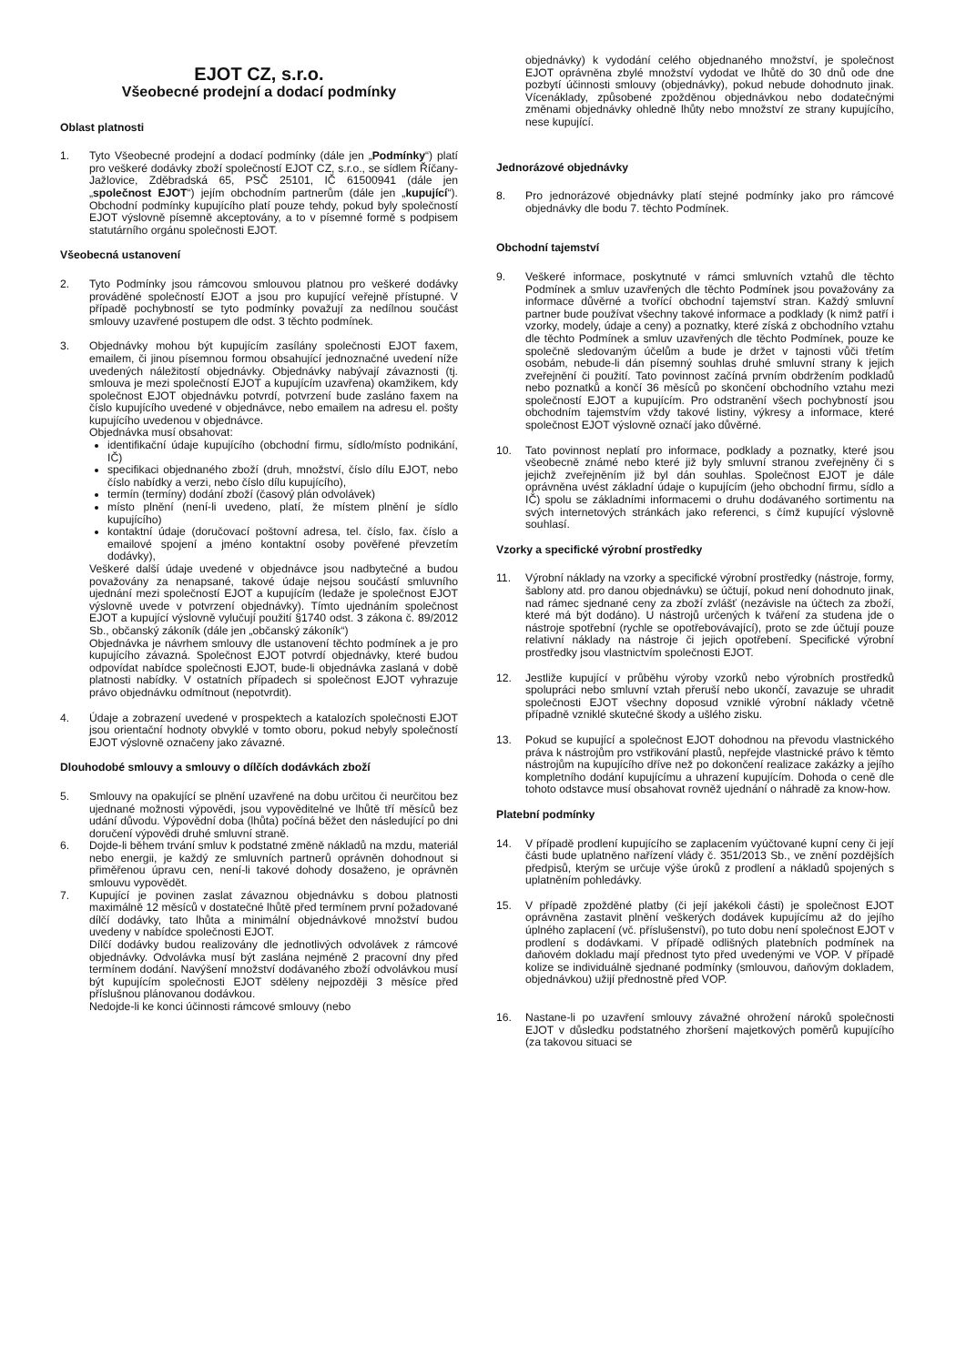EJOT CZ, s.r.o.
Všeobecné prodejní a dodací podmínky
Oblast platnosti
1. Tyto Všeobecné prodejní a dodací podmínky (dále jen „Podmínky“) platí pro veškeré dodávky zboží společností EJOT CZ, s.r.o., se sídlem Říčany-Jažlovice, Zděbradská 65, PSČ 25101, IČ 61500941 (dále jen „společnost EJOT“) jejím obchodním partnerům (dále jen „kupující“). Obchodní podmínky kupujícího platí pouze tehdy, pokud byly společností EJOT výslovně písemně akceptovány, a to v písemné formě s podpisem statutárního orgánu společnosti EJOT.
Všeobecná ustanovení
2. Tyto Podmínky jsou rámcovou smlouvou platnou pro veškeré dodávky prováděné společností EJOT a jsou pro kupující veřejně přístupné. V případě pochybností se tyto podmínky považují za nedílnou součást smlouvy uzavřené postupem dle odst. 3 těchto podmínek.
3. Objednávky mohou být kupujícím zasílány společnosti EJOT faxem, emailem, či jinou písemnou formou obsahující jednoznačné uvedení níže uvedených náležitostí objednávky. Objednávky nabývají závaznosti (tj. smlouva je mezi společností EJOT a kupujícím uzavřena) okamžikem, kdy společnost EJOT objednávku potvrdí, potvrzení bude zasláno faxem na číslo kupujícího uvedené v objednávce, nebo emailem na adresu el. pošty kupujícího uvedenou v objednávce.
Objednávka musí obsahovat:
identifikační údaje kupujícího (obchodní firmu, sídlo/místo podnikání, IČ)
specifikaci objednaného zboží (druh, množství, číslo dílu EJOT, nebo číslo nabídky a verzi, nebo číslo dílu kupujícího),
termín (termíny) dodání zboží (časový plán odvolávek)
místo plnění (není-li uvedeno, platí, že místem plnění je sídlo kupujícího)
kontaktní údaje (doručovací poštovní adresa, tel. číslo, fax. číslo a emailové spojení a jméno kontaktní osoby pověřené převzetím dodávky),
Veškeré další údaje uvedené v objednávce jsou nadbytečné a budou považovány za nenapsané, takové údaje nejsou součástí smluvního ujednání mezi společností EJOT a kupujícím (ledaže je společnost EJOT výslovně uvede v potvrzení objednávky). Tímto ujednáním společnost EJOT a kupující výslovně vylučují použití §1740 odst. 3 zákona č. 89/2012 Sb., občanský zákoník (dále jen „občanský zákoník“)
Objednávka je návrhem smlouvy dle ustanovení těchto podmínek a je pro kupujícího závazná. Společnost EJOT potvrdí objednávky, které budou odpovídat nabídce společnosti EJOT, bude-li objednávka zaslaná v době platnosti nabídky. V ostatních případech si společnost EJOT vyhrazuje právo objednávku odmítnout (nepotvrdit).
4. Údaje a zobrazení uvedené v prospektech a katalozích společnosti EJOT jsou orientační hodnoty obvyklé v tomto oboru, pokud nebyly společností EJOT výslovně označeny jako závazné.
Dlouhodobé smlouvy a smlouvy o dílčích dodávkách zboží
5. Smlouvy na opakující se plnění uzavřené na dobu určitou či neurčitou bez ujednané možnosti výpovědi, jsou vypověditelné ve lhůtě tří měsíců bez udání důvodu. Výpovědní doba (lhůta) počíná běžet den následující po dni doručení výpovědi druhé smluvní straně.
6. Dojde-li během trvání smluv k podstatné změně nákladů na mzdu, materiál nebo energii, je každý ze smluvních partnerů oprávněn dohodnout si přiměřenou úpravu cen, není-li takové dohody dosaženo, je oprávněn smlouvu vypovědět.
7. Kupující je povinen zaslat závaznou objednávku s dobou platnosti maximálně 12 měsíců v dostatečné lhůtě před termínem první požadované dílčí dodávky, tato lhůta a minimální objednávkové množství budou uvedeny v nabídce společnosti EJOT.
Dílčí dodávky budou realizovány dle jednotlivých odvolávek z rámcové objednávky. Odvolávka musí být zaslána nejméně 2 pracovní dny před termínem dodání. Navýšení množství dodávaného zboží odvolávkou musí být kupujícím společnosti EJOT sděleny nejpozději 3 měsíce před příslušnou plánovanou dodávkou.
Nedojde-li ke konci účinnosti rámcové smlouvy (nebo
objednávky) k vydodání celého objednaného množství, je společnost EJOT oprávněna zbylé množství vydodat ve lhůtě do 30 dnů ode dne pozbytí účinnosti smlouvy (objednávky), pokud nebude dohodnuto jinak. Vícenáklady, způsobené zpožděnou objednávkou nebo dodatečnými změnami objednávky ohledně lhůty nebo množství ze strany kupujícího, nese kupující.
Jednorázové objednávky
8. Pro jednorázové objednávky platí stejné podmínky jako pro rámcové objednávky dle bodu 7. těchto Podmínek.
Obchodní tajemství
9. Veškeré informace, poskytnuté v rámci smluvních vztahů dle těchto Podmínek a smluv uzavřených dle těchto Podmínek jsou považovány za informace důvěrné a tvořící obchodní tajemství stran. Každý smluvní partner bude používat všechny takové informace a podklady (k nimž patří i vzorky, modely, údaje a ceny) a poznatky, které získá z obchodního vztahu dle těchto Podmínek a smluv uzavřených dle těchto Podmínek, pouze ke společně sledovaným účelům a bude je držet v tajnosti vůči třetím osobám, nebude-li dán písemný souhlas druhé smluvní strany k jejich zveřejnění či použití. Tato povinnost začíná prvním obdržením podkladů nebo poznatků a končí 36 měsíců po skončení obchodního vztahu mezi společností EJOT a kupujícím. Pro odstranění všech pochybností jsou obchodním tajemstvím vždy takové listiny, výkresy a informace, které společnost EJOT výslovně označí jako důvěrné.
10. Tato povinnost neplatí pro informace, podklady a poznatky, které jsou všeobecně známé nebo které již byly smluvní stranou zveřejněny či s jejichž zveřejněním již byl dán souhlas. Společnost EJOT je dále oprávněna uvést základní údaje o kupujícím (jeho obchodní firmu, sídlo a IČ) spolu se základními informacemi o druhu dodávaného sortimentu na svých internetových stránkách jako referenci, s čímž kupující výslovně souhlasí.
Vzorky a specifické výrobní prostředky
11. Výrobní náklady na vzorky a specifické výrobní prostředky (nástroje, formy, šablony atd. pro danou objednávku) se účtují, pokud není dohodnuto jinak, nad rámec sjednané ceny za zboží zvlášť (nezávisle na účtech za zboží, které má být dodáno). U nástrojů určených k tváření za studena jde o nástroje spotřební (rychle se opotřebovávající), proto se zde účtují pouze relativní náklady na nástroje či jejich opotřebení. Specifické výrobní prostředky jsou vlastnictvím společnosti EJOT.
12. Jestliže kupující v průběhu výroby vzorků nebo výrobních prostředků spolupráci nebo smluvní vztah přeruší nebo ukončí, zavazuje se uhradit společnosti EJOT všechny doposud vzniklé výrobní náklady včetně případně vzniklé skutečné škody a ušlého zisku.
13. Pokud se kupující a společnost EJOT dohodnou na převodu vlastnického práva k nástrojům pro vstřikování plastů, nepřejde vlastnické právo k těmto nástrojům na kupujícího dříve než po dokončení realizace zakázky a jejího kompletního dodání kupujícímu a uhrazení kupujícím. Dohoda o ceně dle tohoto odstavce musí obsahovat rovněž ujednání o náhradě za know-how.
Platební podmínky
14. V případě prodlení kupujícího se zaplacením vyúčtované kupní ceny či její části bude uplatněno nařízení vlády č. 351/2013 Sb., ve znění pozdějších předpisů, kterým se určuje výše úroků z prodlení a nákladů spojených s uplatněním pohledávky.
15. V případě zpožděné platby (či její jakékoli části) je společnost EJOT oprávněna zastavit plnění veškerých dodávek kupujícímu až do jejího úplného zaplacení (vč. příslušenství), po tuto dobu není společnost EJOT v prodlení s dodávkami. V případě odlišných platebních podmínek na daňovém dokladu mají přednost tyto před uvedenými ve VOP. V případě kolize se individuálně sjednané podmínky (smlouvou, daňovým dokladem, objednávkou) užijí přednostně před VOP.
16. Nastane-li po uzavření smlouvy závažné ohrožení nároků společnosti EJOT v důsledku podstatného zhoršení majetkových poměrů kupujícího (za takovou situaci se